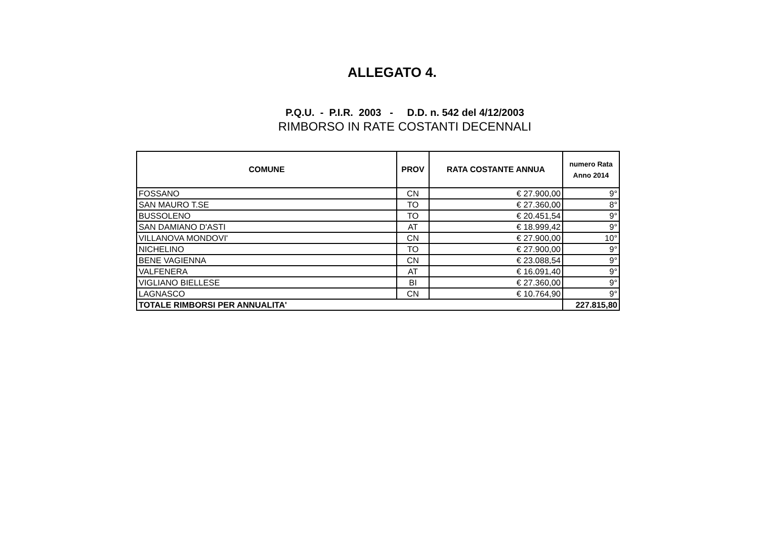ALLEGATO 4.
P.Q.U. - P.I.R. 2003 - D.D. n. 542 del 4/12/2003
RIMBORSO IN RATE COSTANTI DECENNALI
| COMUNE | PROV | RATA COSTANTE ANNUA | numero Rata Anno 2014 |
| --- | --- | --- | --- |
| FOSSANO | CN | € 27.900,00 | 9° |
| SAN MAURO T.SE | TO | € 27.360,00 | 8° |
| BUSSOLENO | TO | € 20.451,54 | 9° |
| SAN DAMIANO D'ASTI | AT | € 18.999,42 | 9° |
| VILLANOVA MONDOVI' | CN | € 27.900,00 | 10° |
| NICHELINO | TO | € 27.900,00 | 9° |
| BENE VAGIENNA | CN | € 23.088,54 | 9° |
| VALFENERA | AT | € 16.091,40 | 9° |
| VIGLIANO BIELLESE | BI | € 27.360,00 | 9° |
| LAGNASCO | CN | € 10.764,90 | 9° |
| TOTALE RIMBORSI PER ANNUALITA' | | | 227.815,80 |